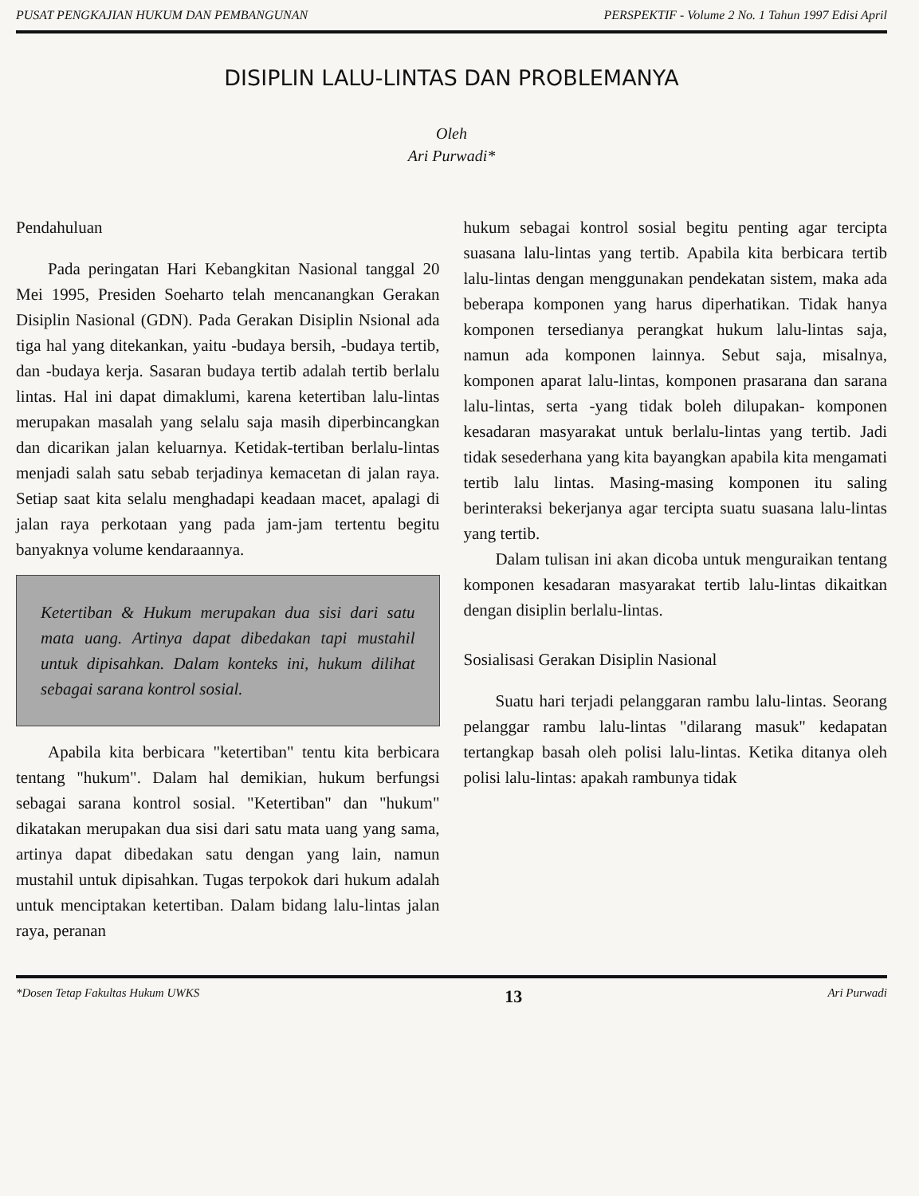PUSAT PENGKAJIAN HUKUM DAN PEMBANGUNAN PERSPEKTIF - Volume 2 No. 1 Tahun 1997 Edisi April
DISIPLIN LALU-LINTAS DAN PROBLEMANYA
Oleh
Ari Purwadi*
Pendahuluan
Pada peringatan Hari Kebangkitan Nasional tanggal 20 Mei 1995, Presiden Soeharto telah mencanangkan Gerakan Disiplin Nasional (GDN). Pada Gerakan Disiplin Nsional ada tiga hal yang ditekankan, yaitu -budaya bersih, -budaya tertib, dan -budaya kerja. Sasaran budaya tertib adalah tertib berlalu lintas. Hal ini dapat dimaklumi, karena ketertiban lalu-lintas merupakan masalah yang selalu saja masih diperbincangkan dan dicarikan jalan keluarnya. Ketidak-tertiban berlalu-lintas menjadi salah satu sebab terjadinya kemacetan di jalan raya. Setiap saat kita selalu menghadapi keadaan macet, apalagi di jalan raya perkotaan yang pada jam-jam tertentu begitu banyaknya volume kendaraannya.
Ketertiban & Hukum merupakan dua sisi dari satu mata uang. Artinya dapat dibedakan tapi mustahil untuk dipisahkan. Dalam konteks ini, hukum dilihat sebagai sarana kontrol sosial.
Apabila kita berbicara "ketertiban" tentu kita berbicara tentang "hukum". Dalam hal demikian, hukum berfungsi sebagai sarana kontrol sosial. "Ketertiban" dan "hukum" dikatakan merupakan dua sisi dari satu mata uang yang sama, artinya dapat dibedakan satu dengan yang lain, namun mustahil untuk dipisahkan. Tugas terpokok dari hukum adalah untuk menciptakan ketertiban. Dalam bidang lalu-lintas jalan raya, peranan
hukum sebagai kontrol sosial begitu penting agar tercipta suasana lalu-lintas yang tertib. Apabila kita berbicara tertib lalu-lintas dengan menggunakan pendekatan sistem, maka ada beberapa komponen yang harus diperhatikan. Tidak hanya komponen tersedianya perangkat hukum lalu-lintas saja, namun ada komponen lainnya. Sebut saja, misalnya, komponen aparat lalu-lintas, komponen prasarana dan sarana lalu-lintas, serta -yang tidak boleh dilupakan- komponen kesadaran masyarakat untuk berlalu-lintas yang tertib. Jadi tidak sesederhana yang kita bayangkan apabila kita mengamati tertib lalu lintas. Masing-masing komponen itu saling berinteraksi bekerjanya agar tercipta suatu suasana lalu-lintas yang tertib.
Dalam tulisan ini akan dicoba untuk menguraikan tentang komponen kesadaran masyarakat tertib lalu-lintas dikaitkan dengan disiplin berlalu-lintas.
Sosialisasi Gerakan Disiplin Nasional
Suatu hari terjadi pelanggaran rambu lalu-lintas. Seorang pelanggar rambu lalu-lintas "dilarang masuk" kedapatan tertangkap basah oleh polisi lalu-lintas. Ketika ditanya oleh polisi lalu-lintas: apakah rambunya tidak
*Dosen Tetap Fakultas Hukum UWKS 13 Ari Purwadi